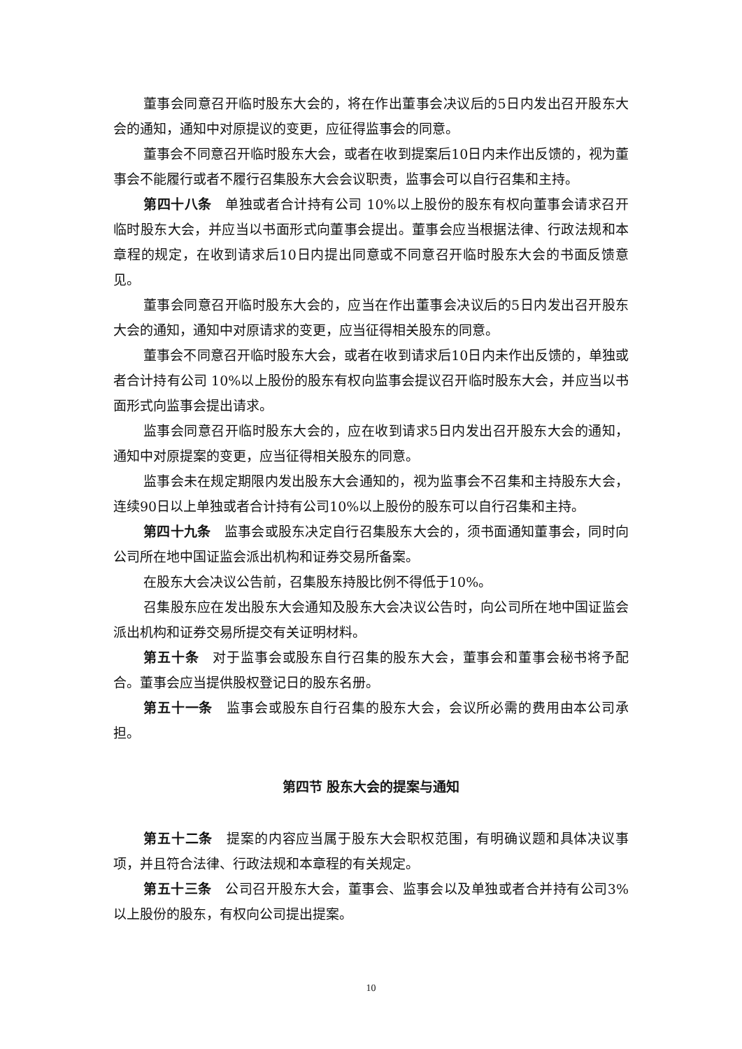董事会同意召开临时股东大会的，将在作出董事会决议后的5日内发出召开股东大会的通知，通知中对原提议的变更，应征得监事会的同意。
董事会不同意召开临时股东大会，或者在收到提案后10日内未作出反馈的，视为董事会不能履行或者不履行召集股东大会会议职责，监事会可以自行召集和主持。
第四十八条　单独或者合计持有公司 10%以上股份的股东有权向董事会请求召开临时股东大会，并应当以书面形式向董事会提出。董事会应当根据法律、行政法规和本章程的规定，在收到请求后10日内提出同意或不同意召开临时股东大会的书面反馈意见。
董事会同意召开临时股东大会的，应当在作出董事会决议后的5日内发出召开股东大会的通知，通知中对原请求的变更，应当征得相关股东的同意。
董事会不同意召开临时股东大会，或者在收到请求后10日内未作出反馈的，单独或者合计持有公司 10%以上股份的股东有权向监事会提议召开临时股东大会，并应当以书面形式向监事会提出请求。
监事会同意召开临时股东大会的，应在收到请求5日内发出召开股东大会的通知，通知中对原提案的变更，应当征得相关股东的同意。
监事会未在规定期限内发出股东大会通知的，视为监事会不召集和主持股东大会，连续90日以上单独或者合计持有公司10%以上股份的股东可以自行召集和主持。
第四十九条　监事会或股东决定自行召集股东大会的，须书面通知董事会，同时向公司所在地中国证监会派出机构和证券交易所备案。
在股东大会决议公告前，召集股东持股比例不得低于10%。
召集股东应在发出股东大会通知及股东大会决议公告时，向公司所在地中国证监会派出机构和证券交易所提交有关证明材料。
第五十条　对于监事会或股东自行召集的股东大会，董事会和董事会秘书将予配合。董事会应当提供股权登记日的股东名册。
第五十一条　监事会或股东自行召集的股东大会，会议所必需的费用由本公司承担。
第四节 股东大会的提案与通知
第五十二条　提案的内容应当属于股东大会职权范围，有明确议题和具体决议事项，并且符合法律、行政法规和本章程的有关规定。
第五十三条　公司召开股东大会，董事会、监事会以及单独或者合并持有公司3%以上股份的股东，有权向公司提出提案。
10